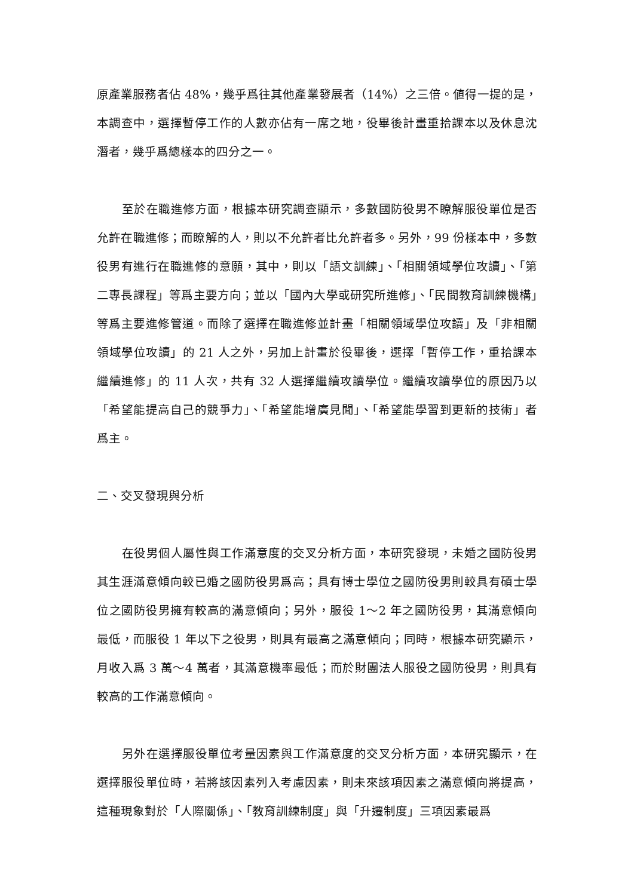原產業服務者佔 48%，幾乎爲往其他產業發展者（14%）之三倍。値得一提的是，本調查中，選擇暫停工作的人數亦佔有一席之地，役畢後計畫重拾課本以及休息沈潛者，幾乎爲總樣本的四分之一。
至於在職進修方面，根據本研究調查顯示，多數國防役男不瞭解服役單位是否允許在職進修；而瞭解的人，則以不允許者比允許者多。另外，99 份樣本中，多數役男有進行在職進修的意願，其中，則以「語文訓練」、「相關領域學位攻讀」、「第二專長課程」等爲主要方向；並以「國內大學或研究所進修」、「民間教育訓練機構」等爲主要進修管道。而除了選擇在職進修並計畫「相關領域學位攻讀」及「非相關領域學位攻讀」的 21 人之外，另加上計畫於役畢後，選擇「暫停工作，重拾課本繼續進修」的 11 人次，共有 32 人選擇繼續攻讀學位。繼續攻讀學位的原因乃以「希望能提高自己的競爭力」、「希望能增廣見聞」、「希望能學習到更新的技術」者爲主。
二、交叉發現與分析
在役男個人屬性與工作滿意度的交叉分析方面，本研究發現，未婚之國防役男其生涯滿意傾向較已婚之國防役男爲高；具有博士學位之國防役男則較具有碩士學位之國防役男擁有較高的滿意傾向；另外，服役 1～2 年之國防役男，其滿意傾向最低，而服役 1 年以下之役男，則具有最高之滿意傾向；同時，根據本研究顯示，月收入爲 3 萬～4 萬者，其滿意機率最低；而於財團法人服役之國防役男，則具有較高的工作滿意傾向。
另外在選擇服役單位考量因素與工作滿意度的交叉分析方面，本研究顯示，在選擇服役單位時，若將該因素列入考慮因素，則未來該項因素之滿意傾向將提高，這種現象對於「人際關係」、「教育訓練制度」與「升遷制度」三項因素最爲